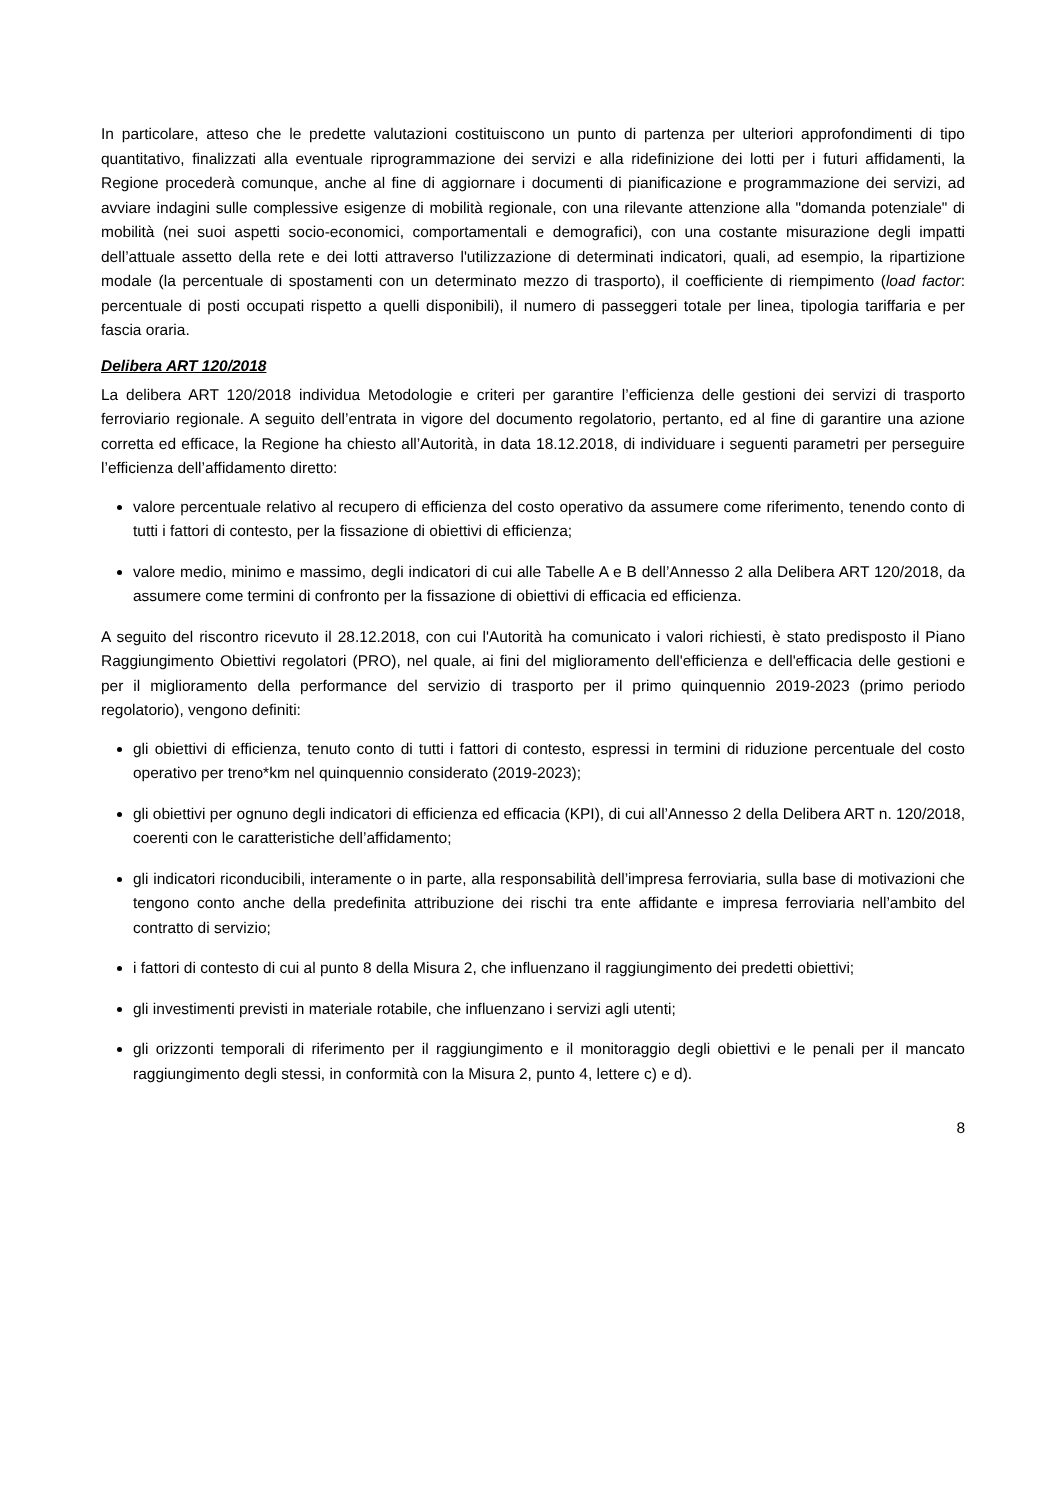In particolare, atteso che le predette valutazioni costituiscono un punto di partenza per ulteriori approfondimenti di tipo quantitativo, finalizzati alla eventuale riprogrammazione dei servizi e alla ridefinizione dei lotti per i futuri affidamenti, la Regione procederà comunque, anche al fine di aggiornare i documenti di pianificazione e programmazione dei servizi, ad avviare indagini sulle complessive esigenze di mobilità regionale, con una rilevante attenzione alla "domanda potenziale" di mobilità (nei suoi aspetti socio-economici, comportamentali e demografici), con una costante misurazione degli impatti dell’attuale assetto della rete e dei lotti attraverso l'utilizzazione di determinati indicatori, quali, ad esempio, la ripartizione modale (la percentuale di spostamenti con un determinato mezzo di trasporto), il coefficiente di riempimento (load factor: percentuale di posti occupati rispetto a quelli disponibili), il numero di passeggeri totale per linea, tipologia tariffaria e per fascia oraria.
Delibera ART 120/2018
La delibera ART 120/2018 individua Metodologie e criteri per garantire l’efficienza delle gestioni dei servizi di trasporto ferroviario regionale. A seguito dell’entrata in vigore del documento regolatorio, pertanto, ed al fine di garantire una azione corretta ed efficace, la Regione ha chiesto all’Autorità, in data 18.12.2018, di individuare i seguenti parametri per perseguire l’efficienza dell’affidamento diretto:
valore percentuale relativo al recupero di efficienza del costo operativo da assumere come riferimento, tenendo conto di tutti i fattori di contesto, per la fissazione di obiettivi di efficienza;
valore medio, minimo e massimo, degli indicatori di cui alle Tabelle A e B dell’Annesso 2 alla Delibera ART 120/2018, da assumere come termini di confronto per la fissazione di obiettivi di efficacia ed efficienza.
A seguito del riscontro ricevuto il 28.12.2018, con cui l'Autorità ha comunicato i valori richiesti, è stato predisposto il Piano Raggiungimento Obiettivi regolatori (PRO), nel quale, ai fini del miglioramento dell'efficienza e dell'efficacia delle gestioni e per il miglioramento della performance del servizio di trasporto per il primo quinquennio 2019-2023 (primo periodo regolatorio), vengono definiti:
gli obiettivi di efficienza, tenuto conto di tutti i fattori di contesto, espressi in termini di riduzione percentuale del costo operativo per treno*km nel quinquennio considerato (2019-2023);
gli obiettivi per ognuno degli indicatori di efficienza ed efficacia (KPI), di cui all’Annesso 2 della Delibera ART n. 120/2018, coerenti con le caratteristiche dell’affidamento;
gli indicatori riconducibili, interamente o in parte, alla responsabilità dell’impresa ferroviaria, sulla base di motivazioni che tengono conto anche della predefinita attribuzione dei rischi tra ente affidante e impresa ferroviaria nell’ambito del contratto di servizio;
i fattori di contesto di cui al punto 8 della Misura 2, che influenzano il raggiungimento dei predetti obiettivi;
gli investimenti previsti in materiale rotabile, che influenzano i servizi agli utenti;
gli orizzonti temporali di riferimento per il raggiungimento e il monitoraggio degli obiettivi e le penali per il mancato raggiungimento degli stessi, in conformità con la Misura 2, punto 4, lettere c) e d).
8